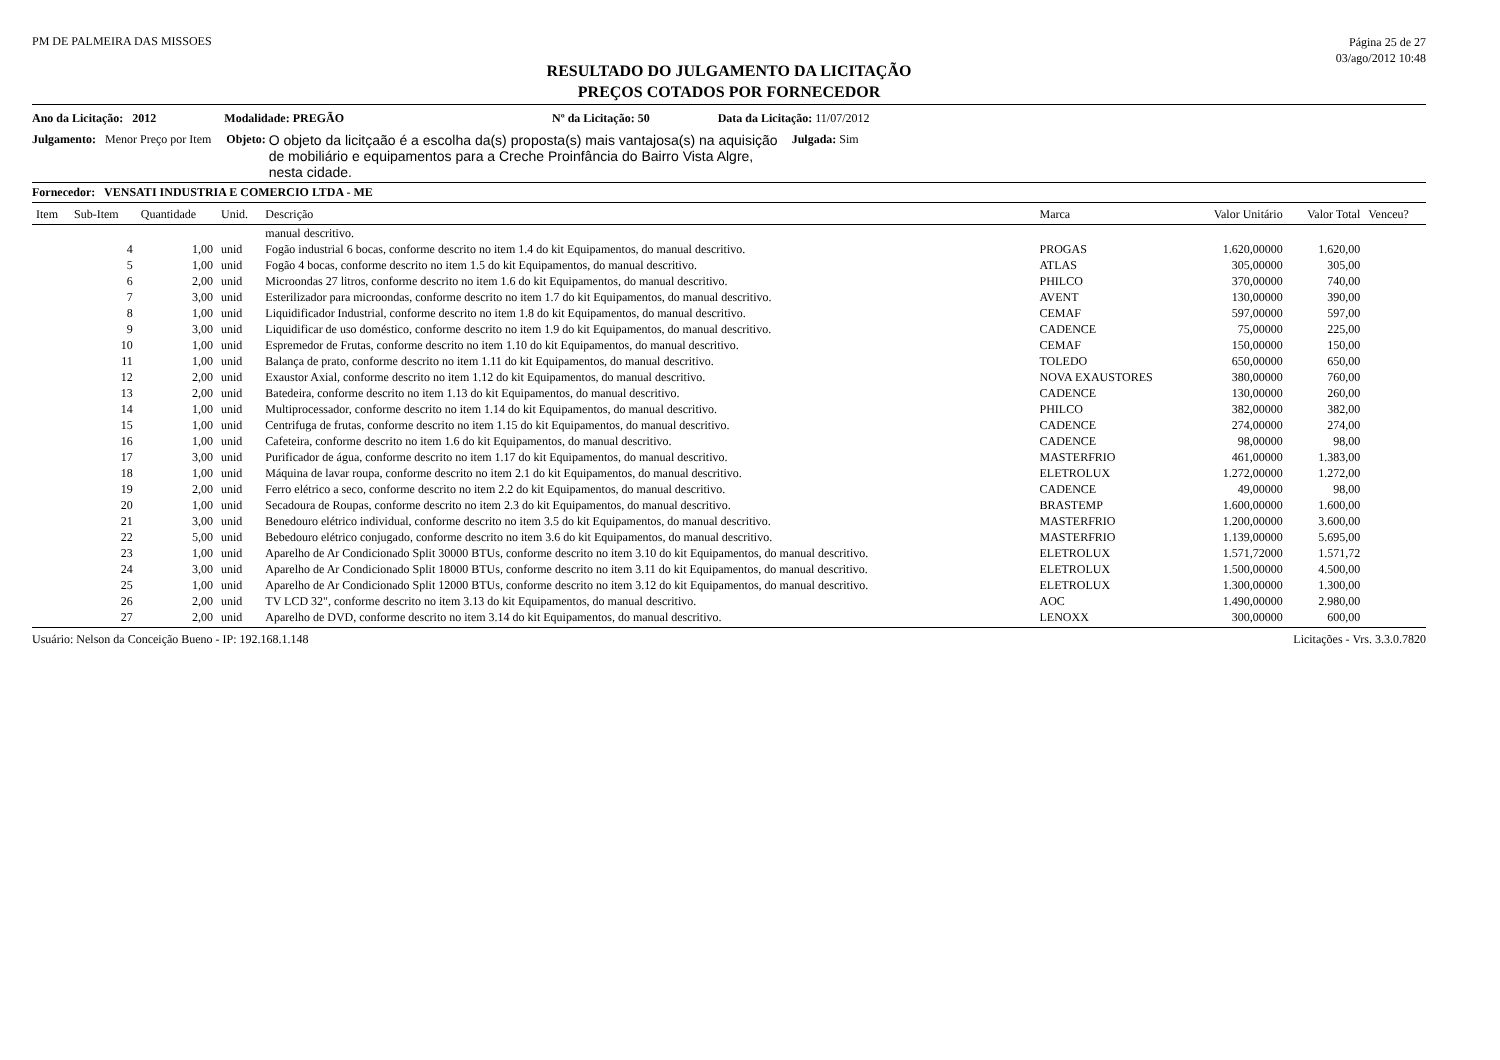PM DE PALMEIRA DAS MISSOES
Página 25 de 27
03/ago/2012 10:48
RESULTADO DO JULGAMENTO DA LICITAÇÃO
PREÇOS COTADOS POR FORNECEDOR
Ano da Licitação: 2012 Modalidade: PREGÃO Nº da Licitação: 50 Data da Licitação: 11/07/2012
Julgamento: Menor Preço por Item Objeto: O objeto da licitçaão é a escolha da(s) proposta(s) mais vantajosa(s) na aquisição de mobiliário e equipamentos para a Creche Proinfância do Bairro Vista Algre, nesta cidade. Julgada: Sim
Fornecedor: VENSATI INDUSTRIA E COMERCIO LTDA - ME
| Item | Sub-Item | Quantidade | Unid. | Descrição | Marca | Valor Unitário | Valor Total | Venceu? |
| --- | --- | --- | --- | --- | --- | --- | --- | --- |
| | | | | manual descritivo. | | | | |
| | 4 | 1,00 | unid | Fogão industrial 6 bocas, conforme descrito no item 1.4 do kit Equipamentos, do manual descritivo. | PROGAS | 1.620,00000 | 1.620,00 | |
| | 5 | 1,00 | unid | Fogão 4 bocas, conforme descrito no item 1.5 do kit Equipamentos, do manual descritivo. | ATLAS | 305,00000 | 305,00 | |
| | 6 | 2,00 | unid | Microondas 27 litros, conforme descrito no item 1.6 do kit Equipamentos, do manual descritivo. | PHILCO | 370,00000 | 740,00 | |
| | 7 | 3,00 | unid | Esterilizador para microondas, conforme descrito no item 1.7 do kit Equipamentos, do manual descritivo. | AVENT | 130,00000 | 390,00 | |
| | 8 | 1,00 | unid | Liquidificador Industrial, conforme descrito no item 1.8 do kit Equipamentos, do manual descritivo. | CEMAF | 597,00000 | 597,00 | |
| | 9 | 3,00 | unid | Liquidificar de uso doméstico, conforme descrito no item 1.9 do kit Equipamentos, do manual descritivo. | CADENCE | 75,00000 | 225,00 | |
| | 10 | 1,00 | unid | Espremedor de Frutas, conforme descrito no item 1.10 do kit Equipamentos, do manual descritivo. | CEMAF | 150,00000 | 150,00 | |
| | 11 | 1,00 | unid | Balança de prato, conforme descrito no item 1.11 do kit Equipamentos, do manual descritivo. | TOLEDO | 650,00000 | 650,00 | |
| | 12 | 2,00 | unid | Exaustor Axial, conforme descrito no item 1.12 do kit Equipamentos, do manual descritivo. | NOVA EXAUSTORES | 380,00000 | 760,00 | |
| | 13 | 2,00 | unid | Batedeira, conforme descrito no item 1.13 do kit Equipamentos, do manual descritivo. | CADENCE | 130,00000 | 260,00 | |
| | 14 | 1,00 | unid | Multiprocessador, conforme descrito no item 1.14 do kit Equipamentos, do manual descritivo. | PHILCO | 382,00000 | 382,00 | |
| | 15 | 1,00 | unid | Centrifuga de frutas, conforme descrito no item 1.15 do kit Equipamentos, do manual descritivo. | CADENCE | 274,00000 | 274,00 | |
| | 16 | 1,00 | unid | Cafeteira, conforme descrito no item 1.6 do kit Equipamentos, do manual descritivo. | CADENCE | 98,00000 | 98,00 | |
| | 17 | 3,00 | unid | Purificador de água, conforme descrito no item 1.17 do kit Equipamentos, do manual descritivo. | MASTERFRIO | 461,00000 | 1.383,00 | |
| | 18 | 1,00 | unid | Máquina de lavar roupa, conforme descrito no item 2.1 do kit Equipamentos, do manual descritivo. | ELETROLUX | 1.272,00000 | 1.272,00 | |
| | 19 | 2,00 | unid | Ferro elétrico a seco, conforme descrito no item 2.2 do kit Equipamentos, do manual descritivo. | CADENCE | 49,00000 | 98,00 | |
| | 20 | 1,00 | unid | Secadoura de Roupas, conforme descrito no item 2.3 do kit Equipamentos, do manual descritivo. | BRASTEMP | 1.600,00000 | 1.600,00 | |
| | 21 | 3,00 | unid | Benedouro elétrico individual, conforme descrito no item 3.5 do kit Equipamentos, do manual descritivo. | MASTERFRIO | 1.200,00000 | 3.600,00 | |
| | 22 | 5,00 | unid | Bebedouro elétrico conjugado, conforme descrito no item 3.6 do kit Equipamentos, do manual descritivo. | MASTERFRIO | 1.139,00000 | 5.695,00 | |
| | 23 | 1,00 | unid | Aparelho de Ar Condicionado Split 30000 BTUs, conforme descrito no item 3.10 do kit Equipamentos, do manual descritivo. | ELETROLUX | 1.571,72000 | 1.571,72 | |
| | 24 | 3,00 | unid | Aparelho de Ar Condicionado Split 18000 BTUs, conforme descrito no item 3.11 do kit Equipamentos, do manual descritivo. | ELETROLUX | 1.500,00000 | 4.500,00 | |
| | 25 | 1,00 | unid | Aparelho de Ar Condicionado Split 12000 BTUs, conforme descrito no item 3.12 do kit Equipamentos, do manual descritivo. | ELETROLUX | 1.300,00000 | 1.300,00 | |
| | 26 | 2,00 | unid | TV LCD 32", conforme descrito no item 3.13 do kit Equipamentos, do manual descritivo. | AOC | 1.490,00000 | 2.980,00 | |
| | 27 | 2,00 | unid | Aparelho de DVD, conforme descrito no item 3.14 do kit Equipamentos, do manual descritivo. | LENOXX | 300,00000 | 600,00 | |
Usuário: Nelson da Conceição Bueno - IP: 192.168.1.148 Licitações - Vrs. 3.3.0.7820